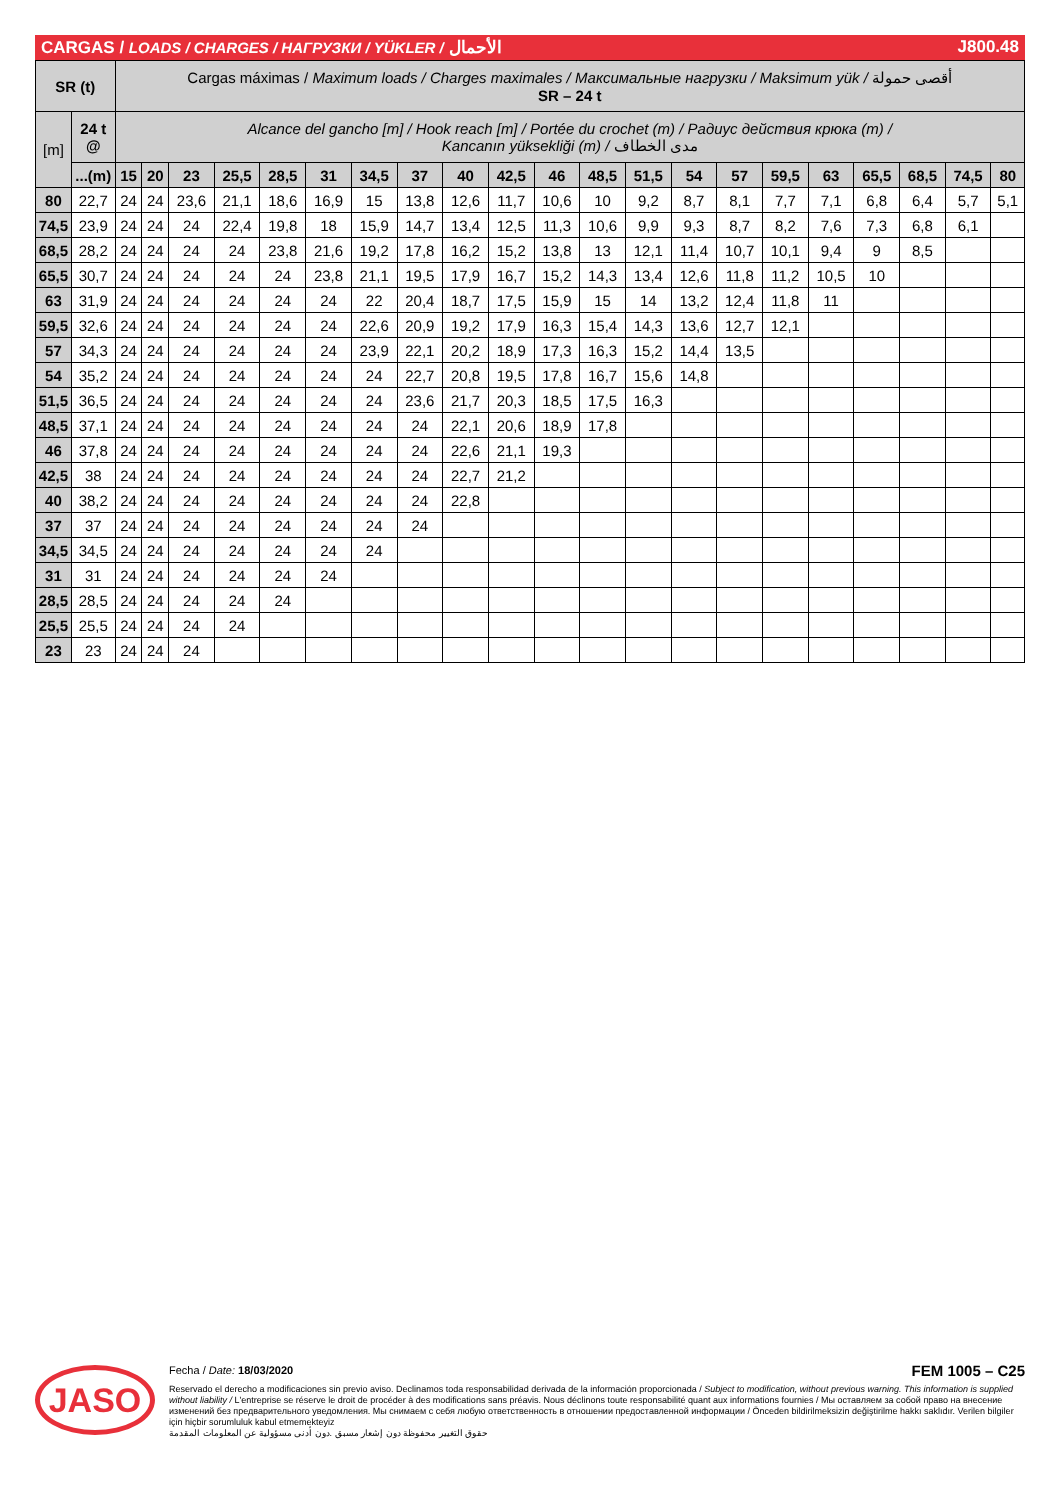CARGAS / LOADS / CHARGES / НАГРУЗКИ / YÜKLER / الأحمال J800.48
| SR (t) | | Cargas máximas / Maximum loads / Charges maximales / Максимальные нагрузки / Maksimum yük / أقصى حمولة SR – 24 t | | | | | | | | | | | | | | | | | | | | |
| [m] | 24 t @ | Alcance del gancho [m] / Hook reach [m] / Portée du crochet (m) / Радиус действия крюка (m) / Kancanın yüksekliği (m) / مدى الخطاف | | | | | | | | | | | | | | | | | | | | |
| | ...(m) | 15 | 20 | 23 | 25,5 | 28,5 | 31 | 34,5 | 37 | 40 | 42,5 | 46 | 48,5 | 51,5 | 54 | 57 | 59,5 | 63 | 65,5 | 68,5 | 74,5 | 80 |
| 80 | 22,7 | 24 | 24 | 23,6 | 21,1 | 18,6 | 16,9 | 15 | 13,8 | 12,6 | 11,7 | 10,6 | 10 | 9,2 | 8,7 | 8,1 | 7,7 | 7,1 | 6,8 | 6,4 | 5,7 | 5,1 |
| 74,5 | 23,9 | 24 | 24 | 24 | 22,4 | 19,8 | 18 | 15,9 | 14,7 | 13,4 | 12,5 | 11,3 | 10,6 | 9,9 | 9,3 | 8,7 | 8,2 | 7,6 | 7,3 | 6,8 | 6,1 | |
| 68,5 | 28,2 | 24 | 24 | 24 | 24 | 23,8 | 21,6 | 19,2 | 17,8 | 16,2 | 15,2 | 13,8 | 13 | 12,1 | 11,4 | 10,7 | 10,1 | 9,4 | 9 | 8,5 | | |
| 65,5 | 30,7 | 24 | 24 | 24 | 24 | 24 | 23,8 | 21,1 | 19,5 | 17,9 | 16,7 | 15,2 | 14,3 | 13,4 | 12,6 | 11,8 | 11,2 | 10,5 | 10 | | | |
| 63 | 31,9 | 24 | 24 | 24 | 24 | 24 | 24 | 22 | 20,4 | 18,7 | 17,5 | 15,9 | 15 | 14 | 13,2 | 12,4 | 11,8 | 11 | | | | |
| 59,5 | 32,6 | 24 | 24 | 24 | 24 | 24 | 24 | 22,6 | 20,9 | 19,2 | 17,9 | 16,3 | 15,4 | 14,3 | 13,6 | 12,7 | 12,1 | | | | | |
| 57 | 34,3 | 24 | 24 | 24 | 24 | 24 | 24 | 23,9 | 22,1 | 20,2 | 18,9 | 17,3 | 16,3 | 15,2 | 14,4 | 13,5 | | | | | | |
| 54 | 35,2 | 24 | 24 | 24 | 24 | 24 | 24 | 24 | 22,7 | 20,8 | 19,5 | 17,8 | 16,7 | 15,6 | 14,8 | | | | | | | |
| 51,5 | 36,5 | 24 | 24 | 24 | 24 | 24 | 24 | 24 | 23,6 | 21,7 | 20,3 | 18,5 | 17,5 | 16,3 | | | | | | | | |
| 48,5 | 37,1 | 24 | 24 | 24 | 24 | 24 | 24 | 24 | 24 | 22,1 | 20,6 | 18,9 | 17,8 | | | | | | | | | |
| 46 | 37,8 | 24 | 24 | 24 | 24 | 24 | 24 | 24 | 24 | 22,6 | 21,1 | 19,3 | | | | | | | | | | |
| 42,5 | 38 | 24 | 24 | 24 | 24 | 24 | 24 | 24 | 24 | 22,7 | 21,2 | | | | | | | | | | | |
| 40 | 38,2 | 24 | 24 | 24 | 24 | 24 | 24 | 24 | 24 | 22,8 | | | | | | | | | | | | |
| 37 | 37 | 24 | 24 | 24 | 24 | 24 | 24 | 24 | 24 | | | | | | | | | | | | | |
| 34,5 | 34,5 | 24 | 24 | 24 | 24 | 24 | 24 | 24 | | | | | | | | | | | | | | |
| 31 | 31 | 24 | 24 | 24 | 24 | 24 | 24 | | | | | | | | | | | | | | | |
| 28,5 | 28,5 | 24 | 24 | 24 | 24 | 24 | | | | | | | | | | | | | | | | |
| 25,5 | 25,5 | 24 | 24 | 24 | 24 | | | | | | | | | | | | | | | | | |
| 23 | 23 | 24 | 24 | 24 | | | | | | | | | | | | | | | | | | |
JASO
Fecha / Date: 18/03/2020 FEM 1005 – C25
Reservado el derecho a modificaciones sin previo aviso. Declinamos toda responsabilidad derivada de la información proporcionada / Subject to modification, without previous warning. This information is supplied without liability / L'entreprise se réserve le droit de procéder à des modifications sans préavis. Nous déclinons toute responsabilité quant aux informations fournies / Мы оставляем за собой право на внесение изменений без предварительного уведомления. Мы снимаем с себя любую ответственность в отношении предоставленной информации / Önceden bildirilmeksizin değiştirilme hakkı saklıdır. Verilen bilgiler için hiçbir sorumluluk kabul etmemekteyiz
حقوق التغيير محفوظة دون إشعار مسبق .دون أدنى مسؤولية عن المعلومات المقدمة